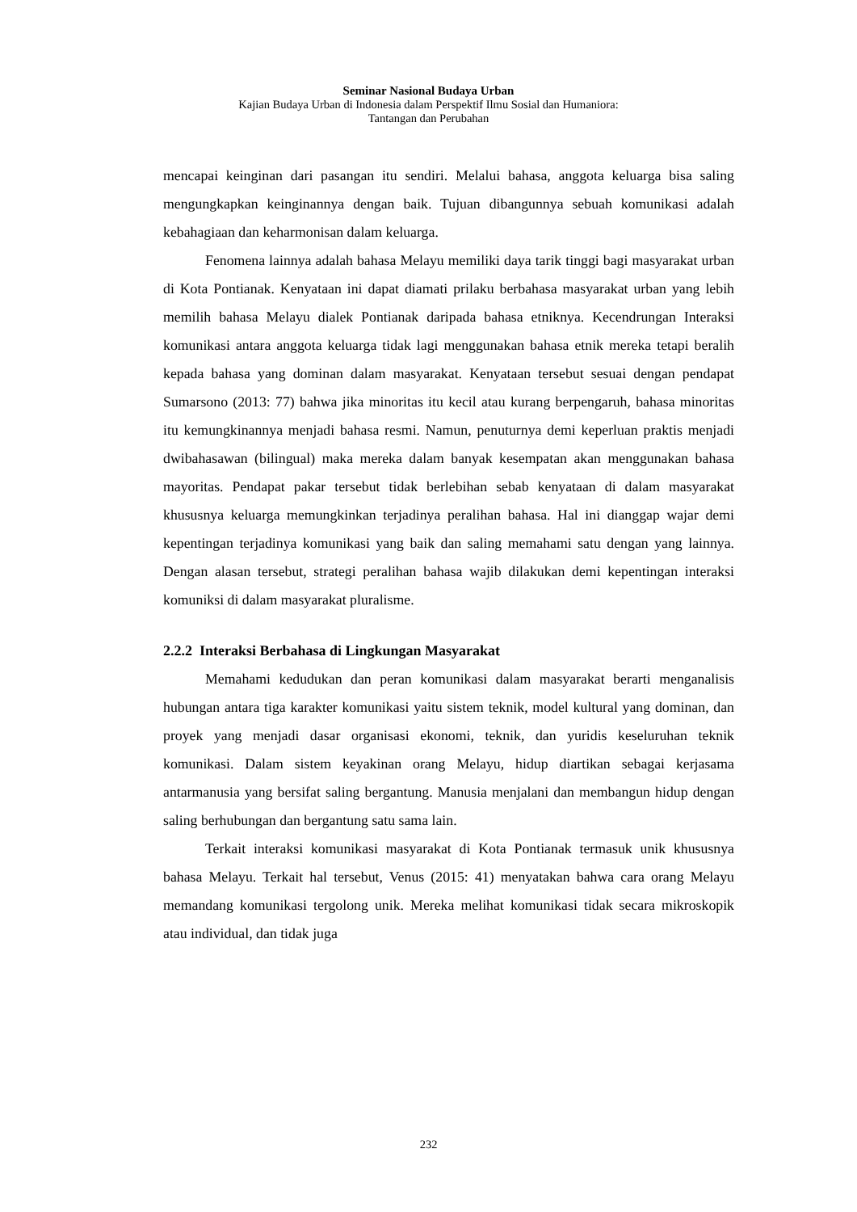Seminar Nasional Budaya Urban
Kajian Budaya Urban di Indonesia dalam Perspektif Ilmu Sosial dan Humaniora:
Tantangan dan Perubahan
mencapai keinginan dari pasangan itu sendiri. Melalui bahasa, anggota keluarga bisa saling mengungkapkan keinginannya dengan baik. Tujuan dibangunnya sebuah komunikasi adalah kebahagiaan dan keharmonisan dalam keluarga.
Fenomena lainnya adalah bahasa Melayu memiliki daya tarik tinggi bagi masyarakat urban di Kota Pontianak. Kenyataan ini dapat diamati prilaku berbahasa masyarakat urban yang lebih memilih bahasa Melayu dialek Pontianak daripada bahasa etniknya. Kecendrungan Interaksi komunikasi antara anggota keluarga tidak lagi menggunakan bahasa etnik mereka tetapi beralih kepada bahasa yang dominan dalam masyarakat. Kenyataan tersebut sesuai dengan pendapat Sumarsono (2013: 77) bahwa jika minoritas itu kecil atau kurang berpengaruh, bahasa minoritas itu kemungkinannya menjadi bahasa resmi. Namun, penuturnya demi keperluan praktis menjadi dwibahasawan (bilingual) maka mereka dalam banyak kesempatan akan menggunakan bahasa mayoritas. Pendapat pakar tersebut tidak berlebihan sebab kenyataan di dalam masyarakat khususnya keluarga memungkinkan terjadinya peralihan bahasa. Hal ini dianggap wajar demi kepentingan terjadinya komunikasi yang baik dan saling memahami satu dengan yang lainnya. Dengan alasan tersebut, strategi peralihan bahasa wajib dilakukan demi kepentingan interaksi komuniksi di dalam masyarakat pluralisme.
2.2.2 Interaksi Berbahasa di Lingkungan Masyarakat
Memahami kedudukan dan peran komunikasi dalam masyarakat berarti menganalisis hubungan antara tiga karakter komunikasi yaitu sistem teknik, model kultural yang dominan, dan proyek yang menjadi dasar organisasi ekonomi, teknik, dan yuridis keseluruhan teknik komunikasi. Dalam sistem keyakinan orang Melayu, hidup diartikan sebagai kerjasama antarmanusia yang bersifat saling bergantung. Manusia menjalani dan membangun hidup dengan saling berhubungan dan bergantung satu sama lain.
Terkait interaksi komunikasi masyarakat di Kota Pontianak termasuk unik khususnya bahasa Melayu. Terkait hal tersebut, Venus (2015: 41) menyatakan bahwa cara orang Melayu memandang komunikasi tergolong unik. Mereka melihat komunikasi tidak secara mikroskopik atau individual, dan tidak juga
232